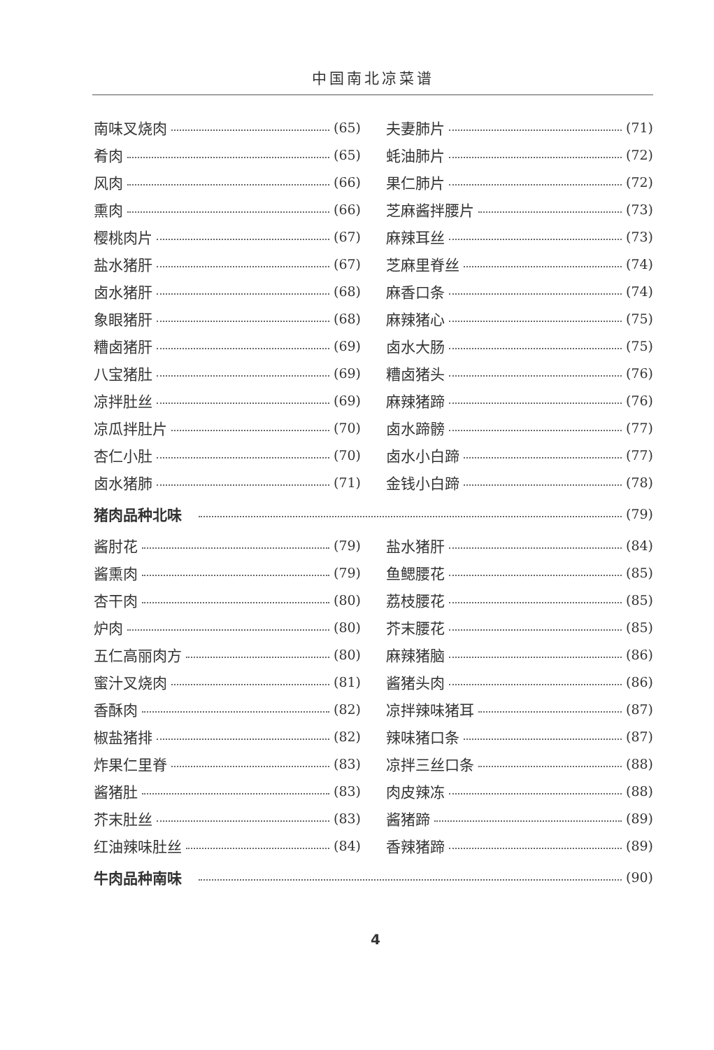中国南北凉菜谱
南味叉烧肉 (65)
肴肉 (65)
风肉 (66)
熏肉 (66)
樱桃肉片 (67)
盐水猪肝 (67)
卤水猪肝 (68)
象眼猪肝 (68)
糟卤猪肝 (69)
八宝猪肚 (69)
凉拌肚丝 (69)
凉瓜拌肚片 (70)
杏仁小肚 (70)
卤水猪肺 (71)
夫妻肺片 (71)
蚝油肺片 (72)
果仁肺片 (72)
芝麻酱拌腰片 (73)
麻辣耳丝 (73)
芝麻里脊丝 (74)
麻香口条 (74)
麻辣猪心 (75)
卤水大肠 (75)
糟卤猪头 (76)
麻辣猪蹄 (76)
卤水蹄髈 (77)
卤水小白蹄 (77)
金钱小白蹄 (78)
猪肉品种北味 (79)
酱肘花 (79)
酱熏肉 (79)
杏干肉 (80)
炉肉 (80)
五仁高丽肉方 (80)
蜜汁叉烧肉 (81)
香酥肉 (82)
椒盐猪排 (82)
炸果仁里脊 (83)
酱猪肚 (83)
芥末肚丝 (83)
红油辣味肚丝 (84)
盐水猪肝 (84)
鱼鳃腰花 (85)
荔枝腰花 (85)
芥末腰花 (85)
麻辣猪脑 (86)
酱猪头肉 (86)
凉拌辣味猪耳 (87)
辣味猪口条 (87)
凉拌三丝口条 (88)
肉皮辣冻 (88)
酱猪蹄 (89)
香辣猪蹄 (89)
牛肉品种南味 (90)
4